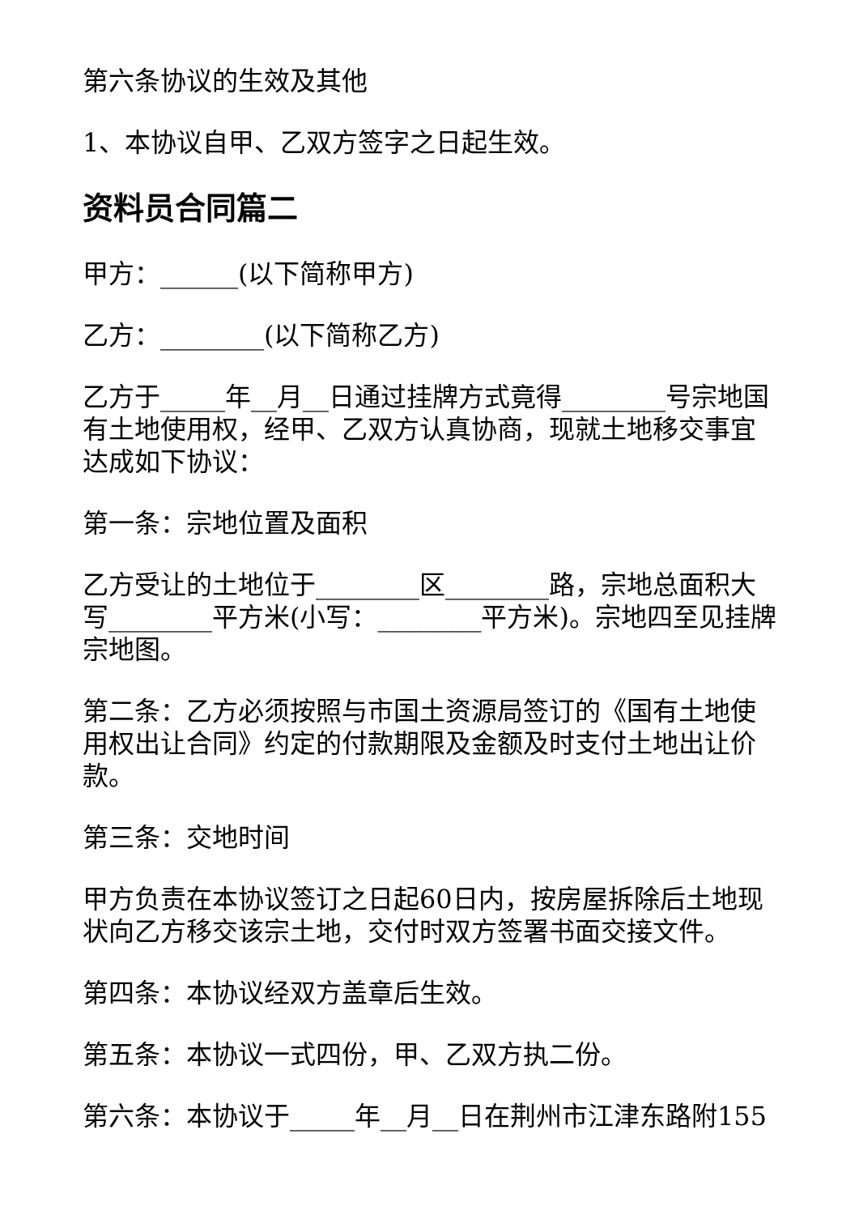第六条协议的生效及其他
1、本协议自甲、乙双方签字之日起生效。
资料员合同篇二
甲方：______(以下简称甲方)
乙方：________(以下简称乙方)
乙方于_____年__月__日通过挂牌方式竟得________号宗地国有土地使用权，经甲、乙双方认真协商，现就土地移交事宜达成如下协议：
第一条：宗地位置及面积
乙方受让的土地位于________区________路，宗地总面积大写________平方米(小写：________平方米)。宗地四至见挂牌宗地图。
第二条：乙方必须按照与市国土资源局签订的《国有土地使用权出让合同》约定的付款期限及金额及时支付土地出让价款。
第三条：交地时间
甲方负责在本协议签订之日起60日内，按房屋拆除后土地现状向乙方移交该宗土地，交付时双方签署书面交接文件。
第四条：本协议经双方盖章后生效。
第五条：本协议一式四份，甲、乙双方执二份。
第六条：本协议于_____年__月__日在荆州市江津东路附155